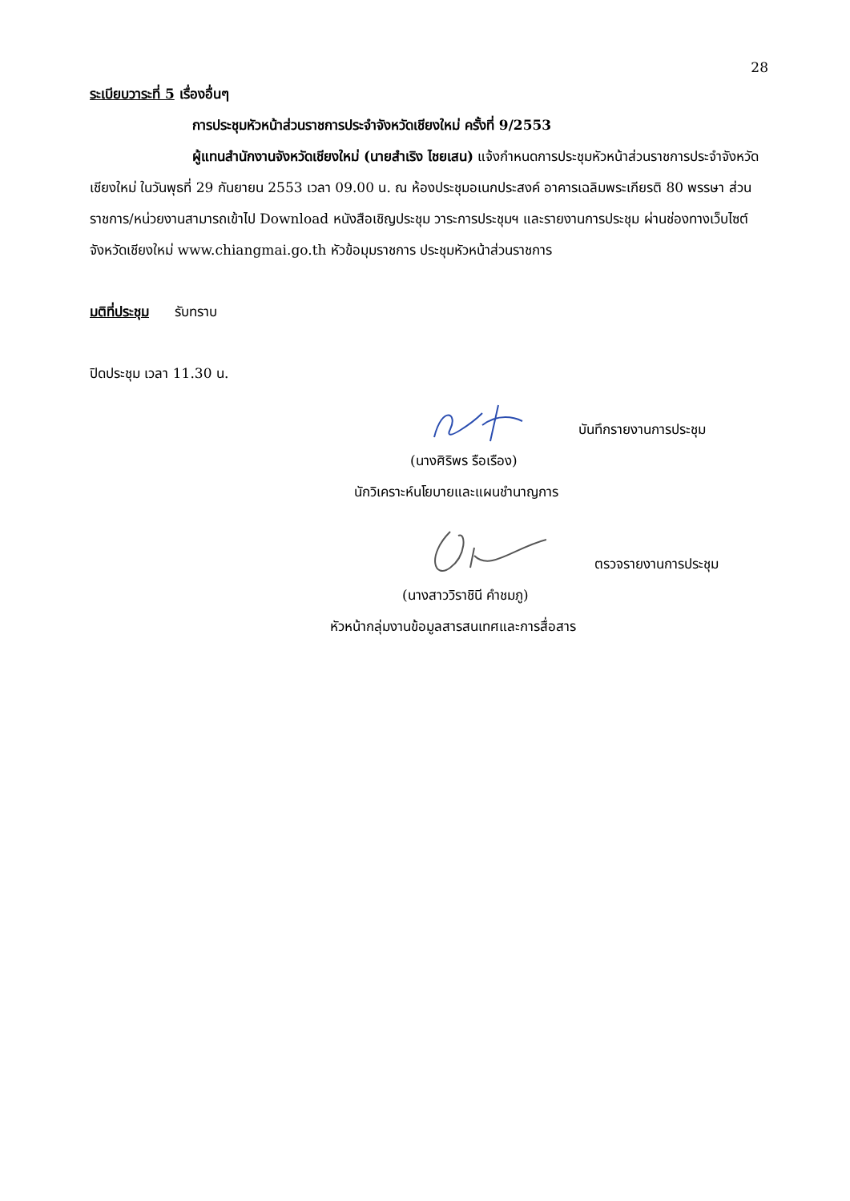28
ระเบียบวาระที่ 5 เรื่องอื่นๆ
การประชุมหัวหน้าส่วนราชการประจำจังหวัดเชียงใหม่ ครั้งที่ 9/2553
ผู้แทนสำนักงานจังหวัดเชียงใหม่ (นายสำเริง ไชยเสน) แจ้งกำหนดการประชุมหัวหน้าส่วนราชการประจำจังหวัดเชียงใหม่ ในวันพุธที่ 29 กันยายน 2553 เวลา 09.00 น. ณ ห้องประชุมอเนกประสงค์ อาคารเฉลิมพระเกียรติ 80 พรรษา ส่วนราชการ/หน่วยงานสามารถเข้าไป Download หนังสือเชิญประชุม วาระการประชุมฯ และรายงานการประชุม ผ่านช่องทางเว็บไซต์จังหวัดเชียงใหม่ www.chiangmai.go.th หัวข้อมุมราชการ ประชุมหัวหน้าส่วนราชการ
มติที่ประชุม รับทราบ
ปิดประชุม เวลา 11.30 น.
บันทึกรายงานการประชุม
(นางศิริพร รือเรือง)
นักวิเคราะห์นโยบายและแผนชำนาญการ
ตรวจรายงานการประชุม
(นางสาววิราชินี คำชมภู)
หัวหน้ากลุ่มงานข้อมูลสารสนเทศและการสื่อสาร